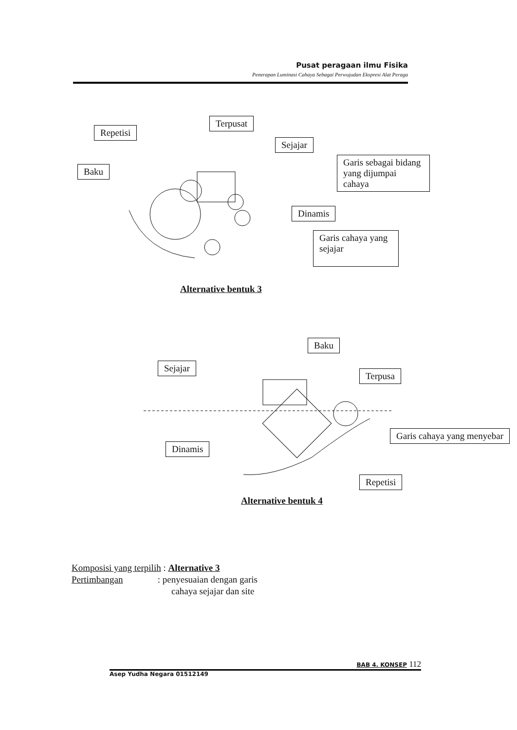Pusat peragaan ilmu Fisika
Penerapan Luminasi Cahaya Sebagai Perwujudan Ekspresi Alat Peraga
Terpusat
Repetisi
Sejajar
Garis sebagai bidang yang dijumpai cahaya
Baku
Dinamis
Garis cahaya yang sejajar
Alternative bentuk 3
Baku
Sejajar
Terpusa
Garis cahaya yang menyebar
Dinamis
Repetisi
Alternative bentuk 4
Komposisi yang terpilih : Alternative 3
Pertimbangan : penyesuaian dengan garis
cahaya sejajar dan site
BAB 4. KONSEP 112
Asep Yudha Negara 01512149